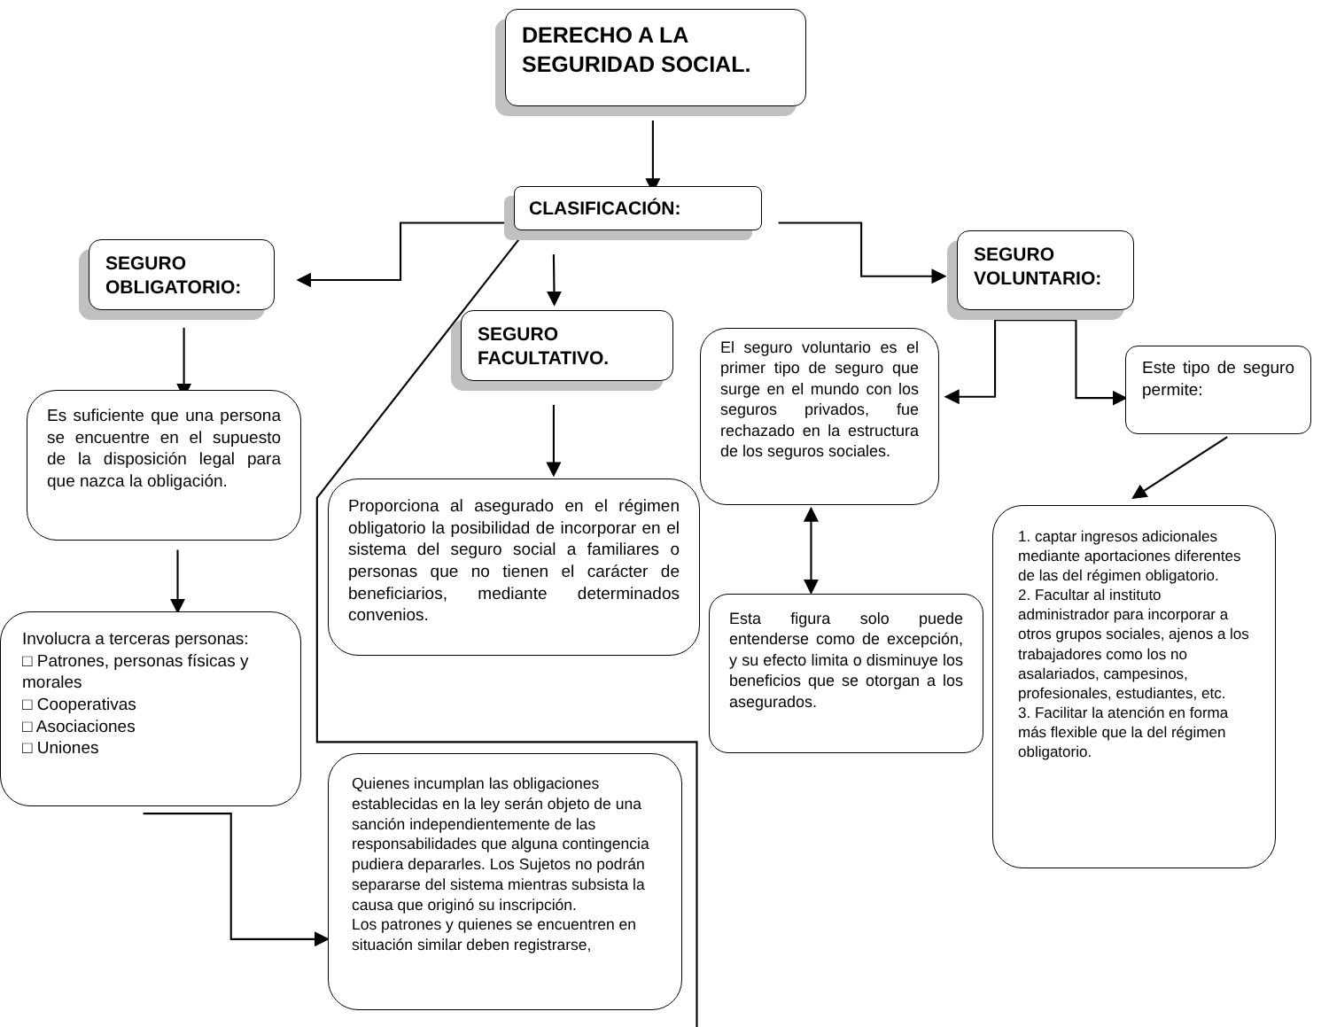DERECHO A LA SEGURIDAD SOCIAL.
CLASIFICACIÓN:
SEGURO OBLIGATORIO:
SEGURO VOLUNTARIO:
SEGURO FACULTATIVO.
El seguro voluntario es el primer tipo de seguro que surge en el mundo con los seguros privados, fue rechazado en la estructura de los seguros sociales.
Este tipo de seguro permite:
Es suficiente que una persona se encuentre en el supuesto de la disposición legal para que nazca la obligación.
Proporciona al asegurado en el régimen obligatorio la posibilidad de incorporar en el sistema del seguro social a familiares o personas que no tienen el carácter de beneficiarios, mediante determinados convenios.
1. captar ingresos adicionales mediante aportaciones diferentes de las del régimen obligatorio.
2. Facultar al instituto administrador para incorporar a otros grupos sociales, ajenos a los trabajadores como los no asalariados, campesinos, profesionales, estudiantes, etc.
3. Facilitar la atención en forma más flexible que la del régimen obligatorio.
Esta figura solo puede entenderse como de excepción, y su efecto limita o disminuye los beneficios que se otorgan a los asegurados.
Involucra a terceras personas:
□ Patrones, personas físicas y morales
□ Cooperativas
□ Asociaciones
□ Uniones
Quienes incumplan las obligaciones establecidas en la ley serán objeto de una sanción independientemente de las responsabilidades que alguna contingencia pudiera depararles. Los Sujetos no podrán separarse del sistema mientras subsista la causa que originó su inscripción.
Los patrones y quienes se encuentren en situación similar deben registrarse,